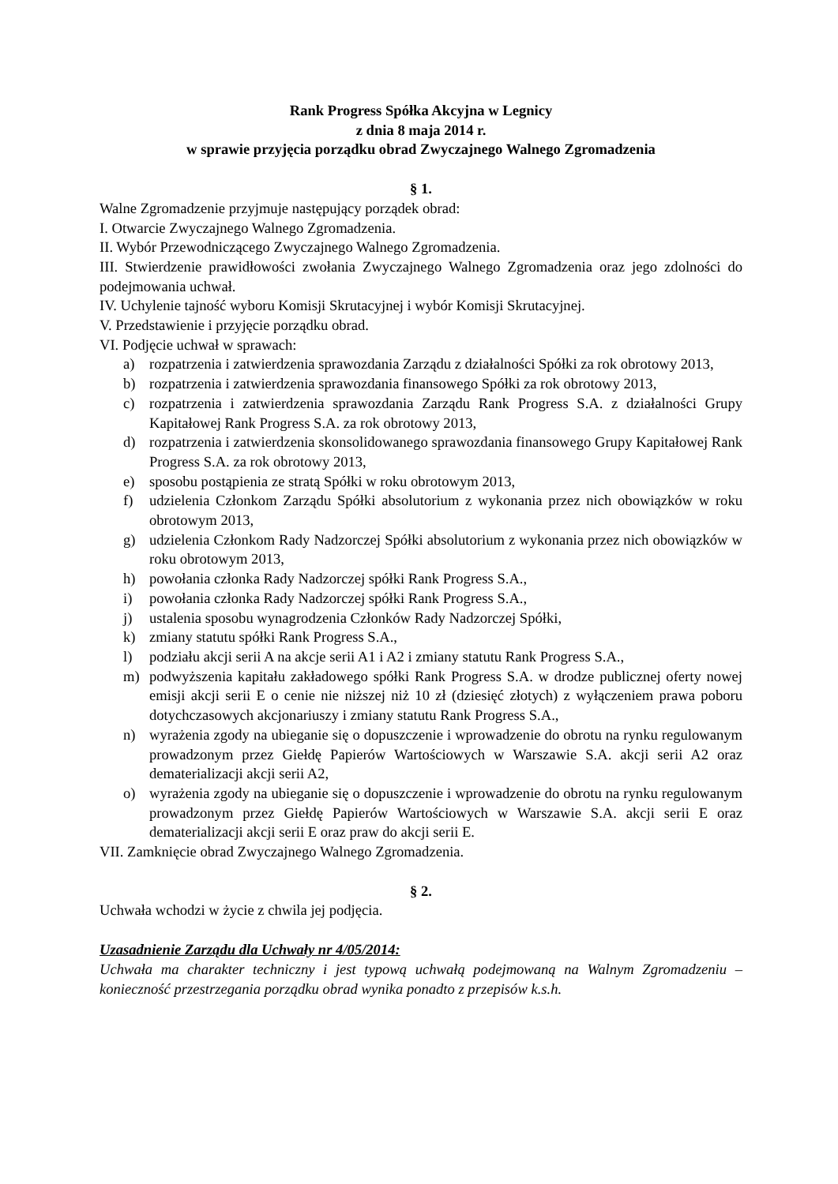Rank Progress Spółka Akcyjna w Legnicy
z dnia 8 maja 2014 r.
w sprawie przyjęcia porządku obrad Zwyczajnego Walnego Zgromadzenia
§ 1.
Walne Zgromadzenie przyjmuje następujący porządek obrad:
I. Otwarcie Zwyczajnego Walnego Zgromadzenia.
II. Wybór Przewodniczącego Zwyczajnego Walnego Zgromadzenia.
III. Stwierdzenie prawidłowości zwołania Zwyczajnego Walnego Zgromadzenia oraz jego zdolności do podejmowania uchwał.
IV. Uchylenie tajność wyboru Komisji Skrutacyjnej i wybór Komisji Skrutacyjnej.
V. Przedstawienie i przyjęcie porządku obrad.
VI. Podjęcie uchwał w sprawach:
a) rozpatrzenia i zatwierdzenia sprawozdania Zarządu z działalności Spółki za rok obrotowy 2013,
b) rozpatrzenia i zatwierdzenia sprawozdania finansowego Spółki za rok obrotowy 2013,
c) rozpatrzenia i zatwierdzenia sprawozdania Zarządu Rank Progress S.A. z działalności Grupy Kapitałowej Rank Progress S.A. za rok obrotowy 2013,
d) rozpatrzenia i zatwierdzenia skonsolidowanego sprawozdania finansowego Grupy Kapitałowej Rank Progress S.A. za rok obrotowy 2013,
e) sposobu postąpienia ze stratą Spółki w roku obrotowym 2013,
f) udzielenia Członkom Zarządu Spółki absolutorium z wykonania przez nich obowiązków w roku obrotowym 2013,
g) udzielenia Członkom Rady Nadzorczej Spółki absolutorium z wykonania przez nich obowiązków w roku obrotowym 2013,
h) powołania członka Rady Nadzorczej spółki Rank Progress S.A.,
i) powołania członka Rady Nadzorczej spółki Rank Progress S.A.,
j) ustalenia sposobu wynagrodzenia Członków Rady Nadzorczej Spółki,
k) zmiany statutu spółki Rank Progress S.A.,
l) podziału akcji serii A na akcje serii A1 i A2 i zmiany statutu Rank Progress S.A.,
m) podwyższenia kapitału zakładowego spółki Rank Progress S.A. w drodze publicznej oferty nowej emisji akcji serii E o cenie nie niższej niż 10 zł (dziesięć złotych) z wyłączeniem prawa poboru dotychczasowych akcjonariuszy i zmiany statutu Rank Progress S.A.,
n) wyrażenia zgody na ubieganie się o dopuszczenie i wprowadzenie do obrotu na rynku regulowanym prowadzonym przez Giełdę Papierów Wartościowych w Warszawie S.A. akcji serii A2 oraz dematerializacji akcji serii A2,
o) wyrażenia zgody na ubieganie się o dopuszczenie i wprowadzenie do obrotu na rynku regulowanym prowadzonym przez Giełdę Papierów Wartościowych w Warszawie S.A. akcji serii E oraz dematerializacji akcji serii E oraz praw do akcji serii E.
VII. Zamknięcie obrad Zwyczajnego Walnego Zgromadzenia.
§ 2.
Uchwała wchodzi w życie z chwila jej podjęcia.
Uzasadnienie Zarządu dla Uchwały nr 4/05/2014:
Uchwała ma charakter techniczny i jest typową uchwałą podejmowaną na Walnym Zgromadzeniu – konieczność przestrzegania porządku obrad wynika ponadto z przepisów k.s.h.